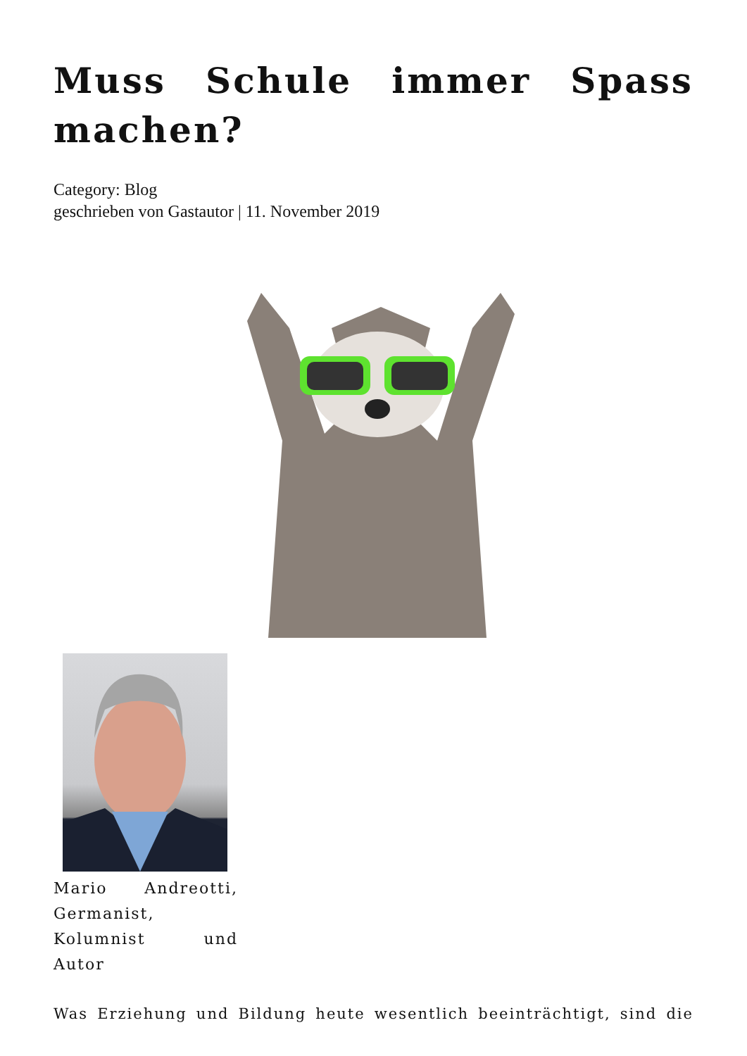Muss Schule immer Spass machen?
Category: Blog
geschrieben von Gastautor | 11. November 2019
Mario Andreotti, Germanist, Kolumnist und Autor
Was Erziehung und Bildung heute wesentlich beeinträchtigt, sind die